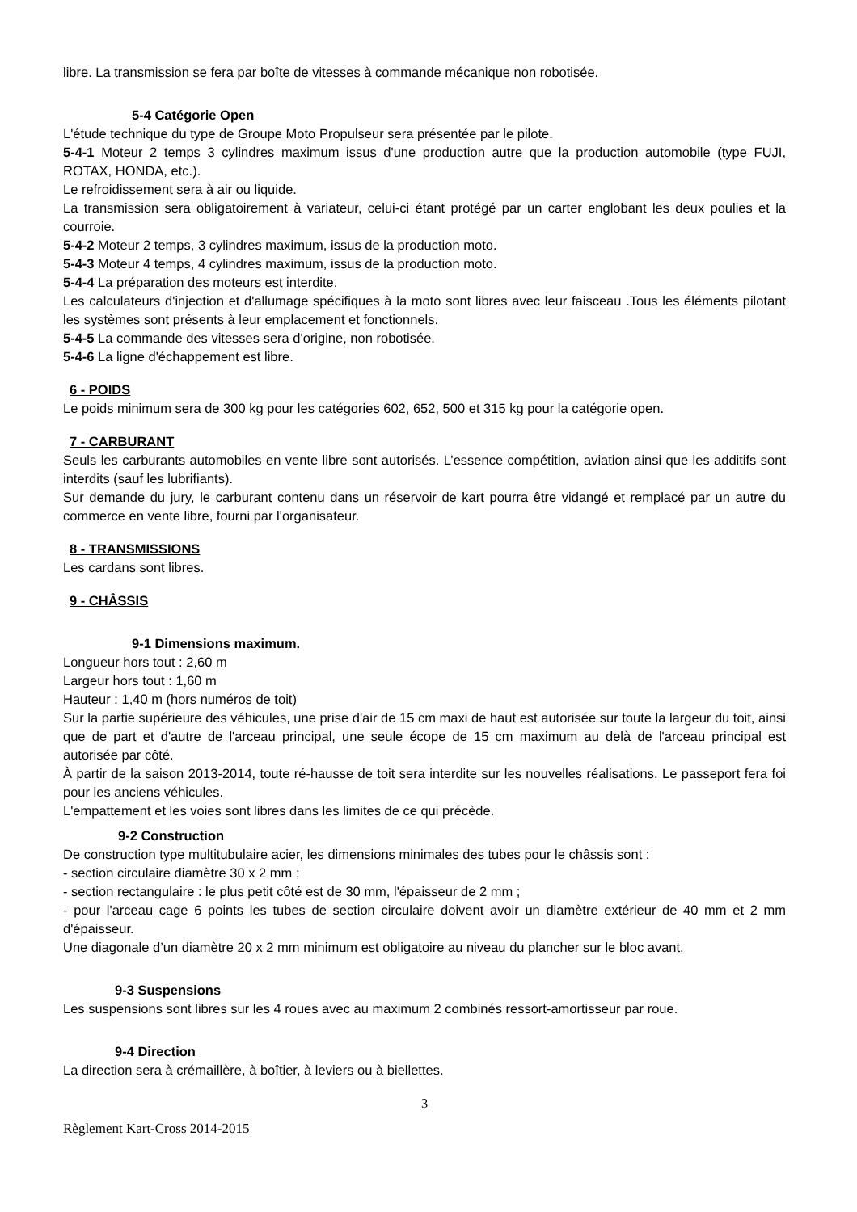libre. La transmission se fera par boîte de vitesses à commande mécanique non robotisée.
5-4 Catégorie Open
L'étude technique du type de Groupe Moto Propulseur sera présentée par le pilote.
5-4-1 Moteur 2 temps 3 cylindres maximum issus d'une production autre que la production automobile (type FUJI, ROTAX, HONDA, etc.).
Le refroidissement sera à air ou liquide.
La transmission sera obligatoirement à variateur, celui-ci étant protégé par un carter englobant les deux poulies et la courroie.
5-4-2 Moteur 2 temps, 3 cylindres maximum, issus de la production moto.
5-4-3 Moteur 4 temps, 4 cylindres maximum, issus de la production moto.
5-4-4 La préparation des moteurs est interdite.
Les calculateurs d'injection et d'allumage spécifiques à la moto sont libres avec leur faisceau .Tous les éléments pilotant les systèmes sont présents à leur emplacement et fonctionnels.
5-4-5 La commande des vitesses sera d'origine, non robotisée.
5-4-6 La ligne d'échappement est libre.
6 - POIDS
Le poids minimum sera de 300 kg pour les catégories 602, 652, 500 et 315 kg pour la catégorie open.
7 - CARBURANT
Seuls les carburants automobiles en vente libre sont autorisés. L’essence compétition, aviation ainsi que les additifs sont interdits (sauf les lubrifiants).
Sur demande du jury, le carburant contenu dans un réservoir de kart pourra être vidangé et remplacé par un autre du commerce en vente libre, fourni par l'organisateur.
8 - TRANSMISSIONS
Les cardans sont libres.
9 - CHÂSSIS
9-1 Dimensions maximum.
Longueur hors tout : 2,60 m
Largeur hors tout : 1,60 m
Hauteur : 1,40 m (hors numéros de toit)
Sur la partie supérieure des véhicules, une prise d'air de 15 cm maxi de haut est autorisée sur toute la largeur du toit, ainsi que de part et d'autre de l'arceau principal, une seule écope de 15 cm maximum au delà de l'arceau principal est autorisée par côté.
À partir de la saison 2013-2014, toute ré-hausse de toit sera interdite sur les nouvelles réalisations. Le passeport fera foi pour les anciens véhicules.
L'empattement et les voies sont libres dans les limites de ce qui précède.
9-2 Construction
De construction type multitubulaire acier, les dimensions minimales des tubes pour le châssis sont :
- section circulaire diamètre 30 x 2 mm ;
- section rectangulaire : le plus petit côté est de 30 mm, l'épaisseur de 2 mm ;
- pour l'arceau cage 6 points les tubes de section circulaire doivent avoir un diamètre extérieur de 40 mm et 2 mm d'épaisseur.
Une diagonale d’un diamètre 20 x 2 mm minimum est obligatoire au niveau du plancher sur le bloc avant.
9-3 Suspensions
Les suspensions sont libres sur les 4 roues avec au maximum 2 combinés ressort-amortisseur par roue.
9-4 Direction
La direction sera à crémaillère, à boîtier, à leviers ou à biellettes.
3
Règlement Kart-Cross 2014-2015